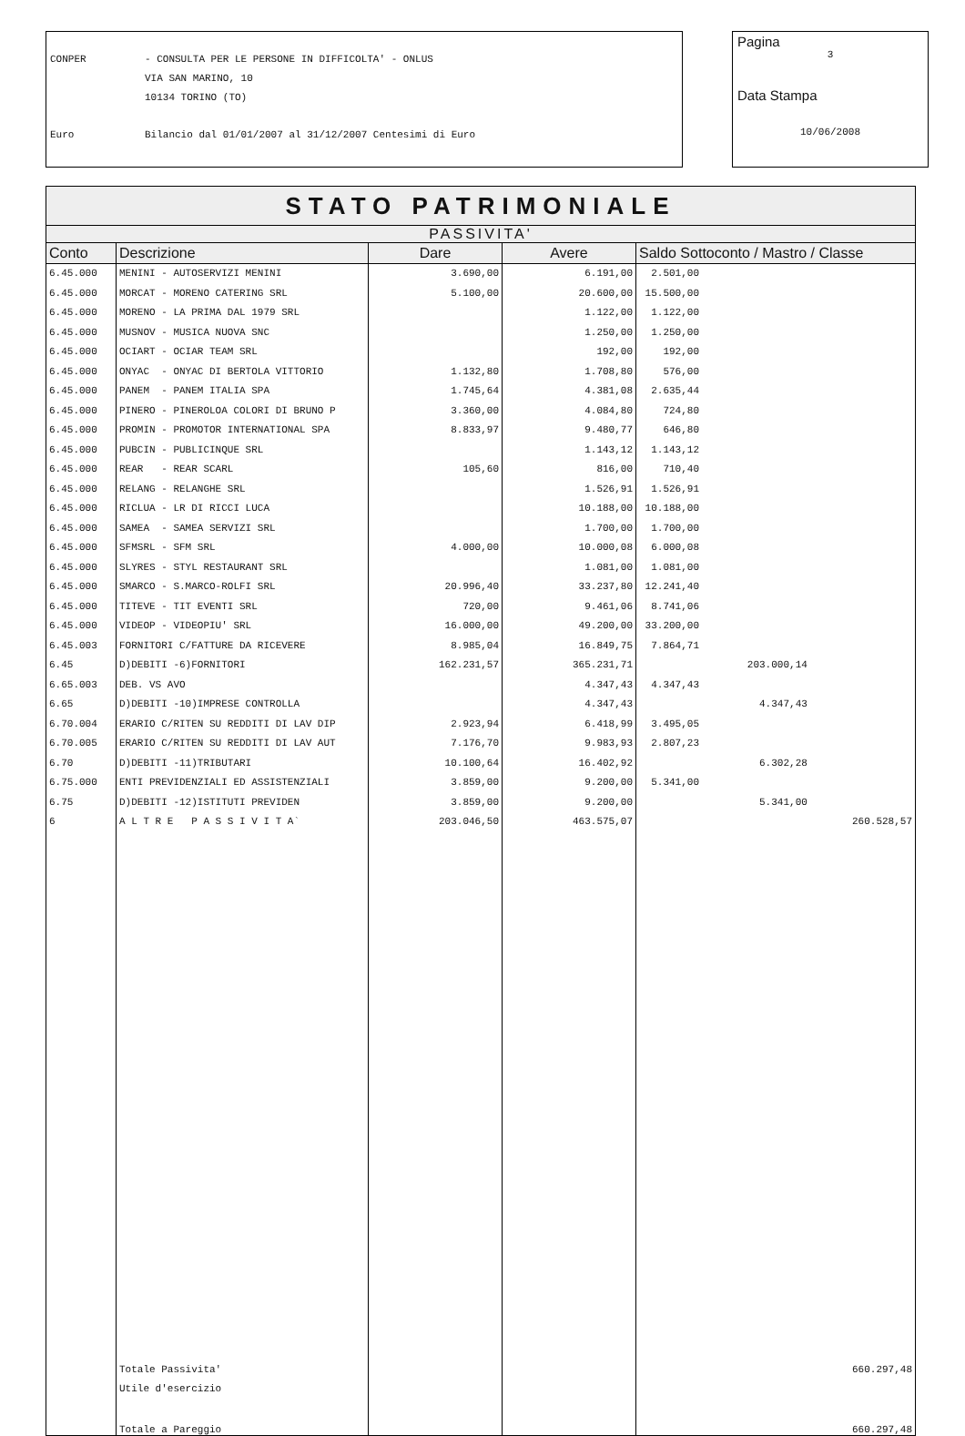CONPER - CONSULTA PER LE PERSONE IN DIFFICOLTA' - ONLUS
VIA SAN MARINO, 10
10134 TORINO (TO)
Euro Bilancio dal 01/01/2007 al 31/12/2007 Centesimi di Euro
Pagina
3
Data Stampa
10/06/2008
| STATO PATRIMONIALE | | | | |
| --- | --- | --- | --- | --- |
| PASSIVITA' | | | | |
| Conto | Descrizione | Dare | Avere | Saldo Sottoconto / Mastro / Classe |
| 6.45.000 | MENINI - AUTOSERVIZI MENINI | 3.690,00 | 6.191,00 | 2.501,00 |
| 6.45.000 | MORCAT - MORENO CATERING SRL | 5.100,00 | 20.600,00 | 15.500,00 |
| 6.45.000 | MORENO - LA PRIMA DAL 1979 SRL | | 1.122,00 | 1.122,00 |
| 6.45.000 | MUSNOV - MUSICA NUOVA SNC | | 1.250,00 | 1.250,00 |
| 6.45.000 | OCIART - OCIAR TEAM SRL | | 192,00 | 192,00 |
| 6.45.000 | ONYAC - ONYAC DI BERTOLA VITTORIO | 1.132,80 | 1.708,80 | 576,00 |
| 6.45.000 | PANEM - PANEM ITALIA SPA | 1.745,64 | 4.381,08 | 2.635,44 |
| 6.45.000 | PINERO - PINEROLOA COLORI DI BRUNO P | 3.360,00 | 4.084,80 | 724,80 |
| 6.45.000 | PROMIN - PROMOTOR INTERNATIONAL SPA | 8.833,97 | 9.480,77 | 646,80 |
| 6.45.000 | PUBCIN - PUBLICINQUE SRL | | 1.143,12 | 1.143,12 |
| 6.45.000 | REAR - REAR SCARL | 105,60 | 816,00 | 710,40 |
| 6.45.000 | RELANG - RELANGHE SRL | | 1.526,91 | 1.526,91 |
| 6.45.000 | RICLUA - LR DI RICCI LUCA | | 10.188,00 | 10.188,00 |
| 6.45.000 | SAMEA - SAMEA SERVIZI SRL | | 1.700,00 | 1.700,00 |
| 6.45.000 | SFMSRL - SFM SRL | 4.000,00 | 10.000,08 | 6.000,08 |
| 6.45.000 | SLYRES - STYL RESTAURANT SRL | | 1.081,00 | 1.081,00 |
| 6.45.000 | SMARCO - S.MARCO-ROLFI SRL | 20.996,40 | 33.237,80 | 12.241,40 |
| 6.45.000 | TITEVE - TIT EVENTI SRL | 720,00 | 9.461,06 | 8.741,06 |
| 6.45.000 | VIDEOP - VIDEOPIU' SRL | 16.000,00 | 49.200,00 | 33.200,00 |
| 6.45.003 | FORNITORI C/FATTURE DA RICEVERE | 8.985,04 | 16.849,75 | 7.864,71 |
| 6.45 | D)DEBITI -6)FORNITORI | 162.231,57 | 365.231,71 | 203.000,14 |
| 6.65.003 | DEB. VS AVO | | 4.347,43 | 4.347,43 |
| 6.65 | D)DEBITI -10)IMPRESE CONTROLLA | | 4.347,43 | 4.347,43 |
| 6.70.004 | ERARIO C/RITEN SU REDDITI DI LAV DIP | 2.923,94 | 6.418,99 | 3.495,05 |
| 6.70.005 | ERARIO C/RITEN SU REDDITI DI LAV AUT | 7.176,70 | 9.983,93 | 2.807,23 |
| 6.70 | D)DEBITI -11)TRIBUTARI | 10.100,64 | 16.402,92 | 6.302,28 |
| 6.75.000 | ENTI PREVIDENZIALI ED ASSISTENZIALI | 3.859,00 | 9.200,00 | 5.341,00 |
| 6.75 | D)DEBITI -12)ISTITUTI PREVIDEN | 3.859,00 | 9.200,00 | 5.341,00 |
| 6 | A L T R E P A S S I V I T A` | 203.046,50 | 463.575,07 | 260.528,57 |
| | Totale Passivita' | | | 660.297,48 |
| | Utile d'esercizio | | | |
| | Totale a Pareggio | | | 660.297,48 |